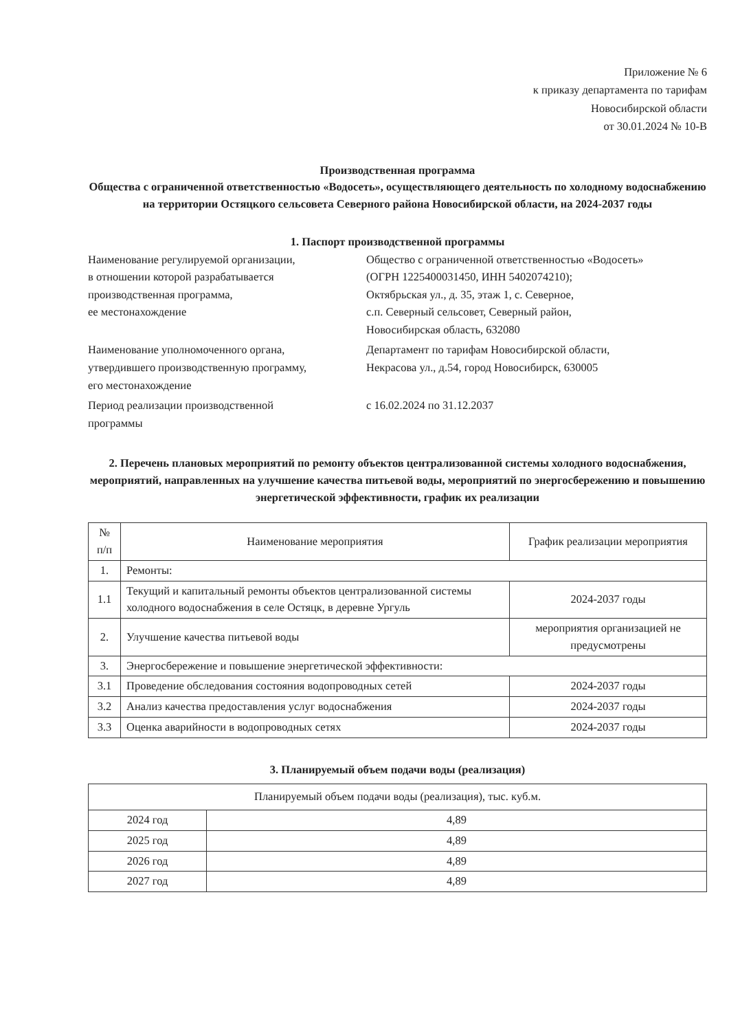Приложение № 6
к приказу департамента по тарифам
Новосибирской области
от 30.01.2024 № 10-В
Производственная программа
Общества с ограниченной ответственностью «Водосеть», осуществляющего деятельность по холодному водоснабжению на территории Остяцкого сельсовета Северного района Новосибирской области, на 2024-2037 годы
1. Паспорт производственной программы
Наименование регулируемой организации,
в отношении которой разрабатывается
производственная программа,
ее местонахождение
Общество с ограниченной ответственностью «Водосеть»
(ОГРН 1225400031450, ИНН 5402074210);
Октябрьская ул., д. 35, этаж 1, с. Северное,
с.п. Северный сельсовет, Северный район,
Новосибирская область, 632080
Наименование уполномоченного органа,
утвердившего производственную программу,
его местонахождение
Департамент по тарифам Новосибирской области,
Некрасова ул., д.54, город Новосибирск, 630005
Период реализации производственной
программы
с 16.02.2024 по 31.12.2037
2. Перечень плановых мероприятий по ремонту объектов централизованной системы холодного водоснабжения, мероприятий, направленных на улучшение качества питьевой воды, мероприятий по энергосбережению и повышению энергетической эффективности, график их реализации
| № п/п | Наименование мероприятия | График реализации мероприятия |
| --- | --- | --- |
| 1. | Ремонты: | |
| 1.1 | Текущий и капитальный ремонты объектов централизованной системы холодного водоснабжения в селе Остяцк, в деревне Ургуль | 2024-2037 годы |
| 2. | Улучшение качества питьевой воды | мероприятия организацией не предусмотрены |
| 3. | Энергосбережение и повышение энергетической эффективности: | |
| 3.1 | Проведение обследования состояния водопроводных сетей | 2024-2037 годы |
| 3.2 | Анализ качества предоставления услуг водоснабжения | 2024-2037 годы |
| 3.3 | Оценка аварийности в водопроводных сетях | 2024-2037 годы |
3. Планируемый объем подачи воды (реализация)
| Планируемый объем подачи воды (реализация), тыс. куб.м. | |
| --- | --- |
| 2024 год | 4,89 |
| 2025 год | 4,89 |
| 2026 год | 4,89 |
| 2027 год | 4,89 |